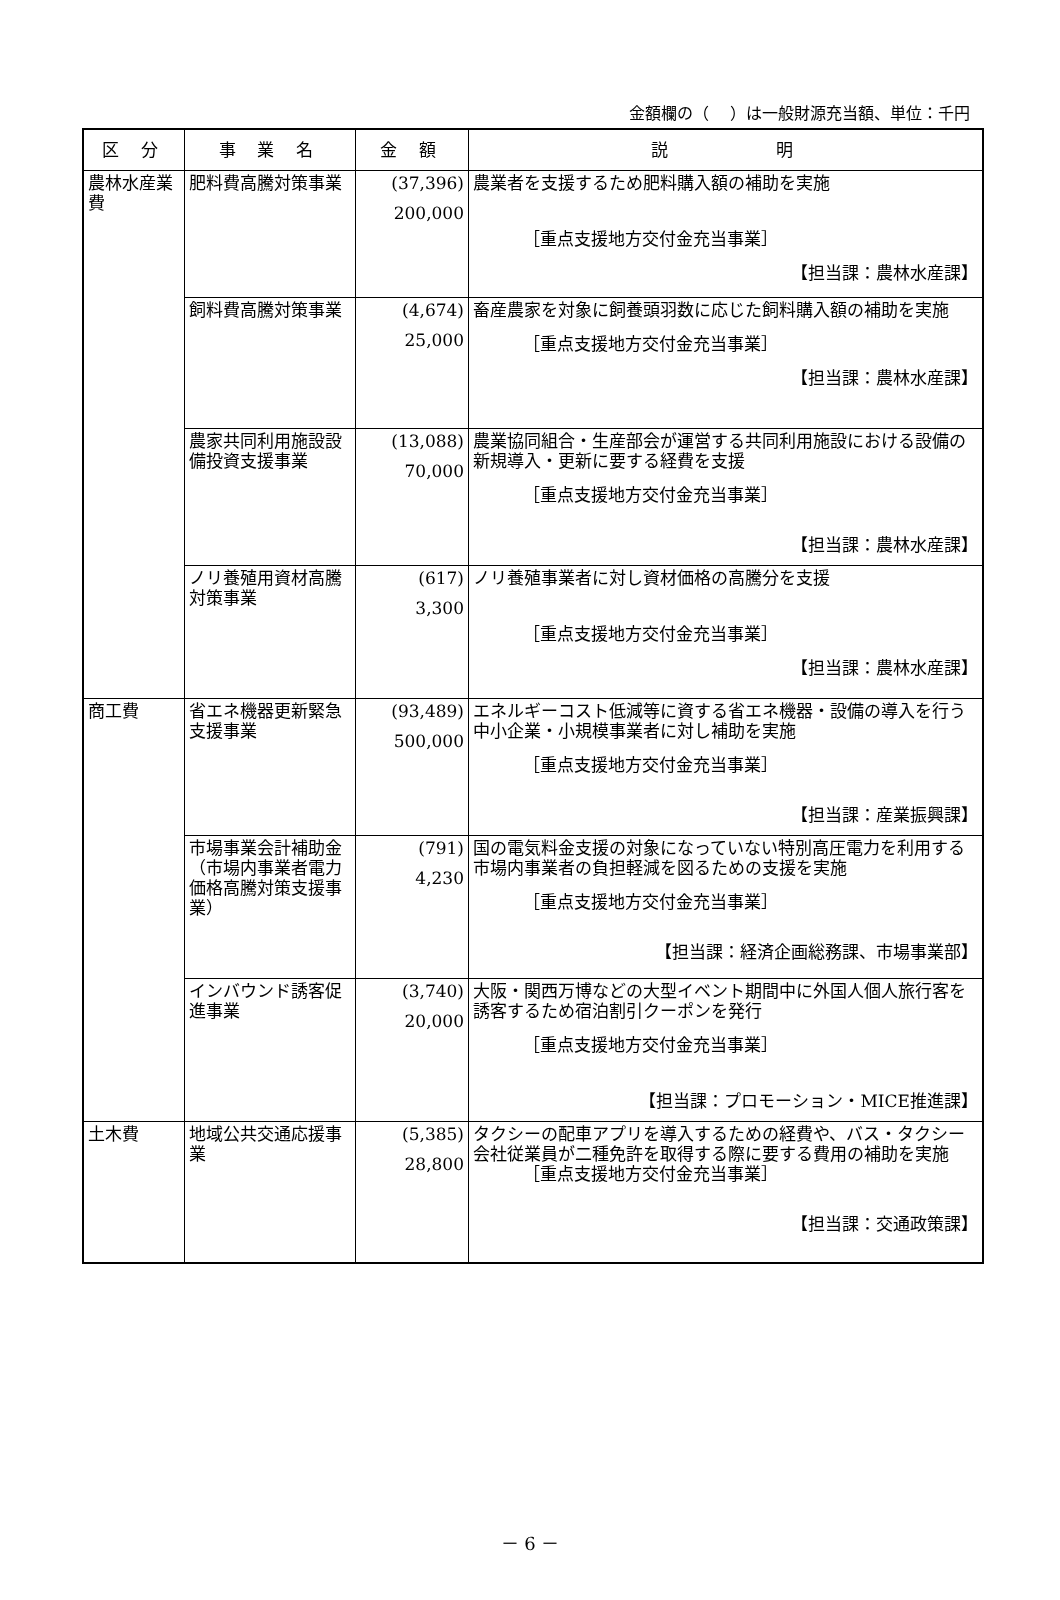金額欄の（　 ）は一般財源充当額、単位：千円
| 区 分 | 事 業 名 | 金 額 | 説 明 |
| --- | --- | --- | --- |
| 農林水産業費 | 肥料費高騰対策事業 | (37,396) 200,000 | 農業者を支援するため肥料購入額の補助を実施 ［重点支援地方交付金充当事業］ 【担当課：農林水産課】 |
| | 飼料費高騰対策事業 | (4,674) 25,000 | 畜産農家を対象に飼養頭羽数に応じた飼料購入額の補助を実施 ［重点支援地方交付金充当事業］ 【担当課：農林水産課】 |
| | 農家共同利用施設設備投資支援事業 | (13,088) 70,000 | 農業協同組合・生産部会が運営する共同利用施設における設備の新規導入・更新に要する経費を支援 ［重点支援地方交付金充当事業］ 【担当課：農林水産課】 |
| | ノリ養殖用資材高騰対策事業 | (617) 3,300 | ノリ養殖事業者に対し資材価格の高騰分を支援 ［重点支援地方交付金充当事業］ 【担当課：農林水産課】 |
| 商工費 | 省エネ機器更新緊急支援事業 | (93,489) 500,000 | エネルギーコスト低減等に資する省エネ機器・設備の導入を行う中小企業・小規模事業者に対し補助を実施 ［重点支援地方交付金充当事業］ 【担当課：産業振興課】 |
| | 市場事業会計補助金（市場内事業者電力価格高騰対策支援事業） | (791) 4,230 | 国の電気料金支援の対象になっていない特別高圧電力を利用する市場内事業者の負担軽減を図るための支援を実施 ［重点支援地方交付金充当事業］ 【担当課：経済企画総務課、市場事業部】 |
| | インバウンド誘客促進事業 | (3,740) 20,000 | 大阪・関西万博などの大型イベント期間中に外国人個人旅行客を誘客するため宿泊割引クーポンを発行 ［重点支援地方交付金充当事業］ 【担当課：プロモーション・MICE推進課】 |
| 土木費 | 地域公共交通応援事業 | (5,385) 28,800 | タクシーの配車アプリを導入するための経費や、バス・タクシー会社従業員が二種免許を取得する際に要する費用の補助を実施 ［重点支援地方交付金充当事業］ 【担当課：交通政策課】 |
－ 6 －